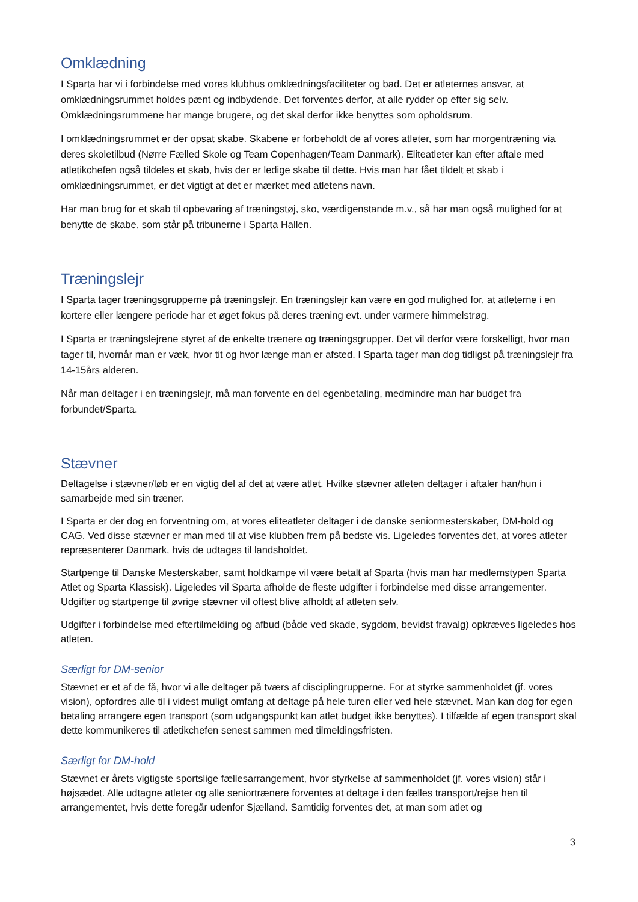Omklædning
I Sparta har vi i forbindelse med vores klubhus omklædningsfaciliteter og bad. Det er atleternes ansvar, at omklædningsrummet holdes pænt og indbydende. Det forventes derfor, at alle rydder op efter sig selv. Omklædningsrummene har mange brugere, og det skal derfor ikke benyttes som opholdsrum.
I omklædningsrummet er der opsat skabe. Skabene er forbeholdt de af vores atleter, som har morgentræning via deres skoletilbud (Nørre Fælled Skole og Team Copenhagen/Team Danmark). Eliteatleter kan efter aftale med atletikchefen også tildeles et skab, hvis der er ledige skabe til dette. Hvis man har fået tildelt et skab i omklædningsrummet, er det vigtigt at det er mærket med atletens navn.
Har man brug for et skab til opbevaring af træningstøj, sko, værdigenstande m.v., så har man også mulighed for at benytte de skabe, som står på tribunerne i Sparta Hallen.
Træningslejr
I Sparta tager træningsgrupperne på træningslejr. En træningslejr kan være en god mulighed for, at atleterne i en kortere eller længere periode har et øget fokus på deres træning evt. under varmere himmelstrøg.
I Sparta er træningslejrene styret af de enkelte trænere og træningsgrupper. Det vil derfor være forskelligt, hvor man tager til, hvornår man er væk, hvor tit og hvor længe man er afsted. I Sparta tager man dog tidligst på træningslejr fra 14-15års alderen.
Når man deltager i en træningslejr, må man forvente en del egenbetaling, medmindre man har budget fra forbundet/Sparta.
Stævner
Deltagelse i stævner/løb er en vigtig del af det at være atlet. Hvilke stævner atleten deltager i aftaler han/hun i samarbejde med sin træner.
I Sparta er der dog en forventning om, at vores eliteatleter deltager i de danske seniormesterskaber, DM-hold og CAG. Ved disse stævner er man med til at vise klubben frem på bedste vis. Ligeledes forventes det, at vores atleter repræsenterer Danmark, hvis de udtages til landsholdet.
Startpenge til Danske Mesterskaber, samt holdkampe vil være betalt af Sparta (hvis man har medlemstypen Sparta Atlet og Sparta Klassisk). Ligeledes vil Sparta afholde de fleste udgifter i forbindelse med disse arrangementer. Udgifter og startpenge til øvrige stævner vil oftest blive afholdt af atleten selv.
Udgifter i forbindelse med eftertilmelding og afbud (både ved skade, sygdom, bevidst fravalg) opkræves ligeledes hos atleten.
Særligt for DM-senior
Stævnet er et af de få, hvor vi alle deltager på tværs af disciplingrupperne. For at styrke sammenholdet (jf. vores vision), opfordres alle til i videst muligt omfang at deltage på hele turen eller ved hele stævnet. Man kan dog for egen betaling arrangere egen transport (som udgangspunkt kan atlet budget ikke benyttes). I tilfælde af egen transport skal dette kommunikeres til atletikchefen senest sammen med tilmeldingsfristen.
Særligt for DM-hold
Stævnet er årets vigtigste sportslige fællesarrangement, hvor styrkelse af sammenholdet (jf. vores vision) står i højsædet. Alle udtagne atleter og alle seniortrænere forventes at deltage i den fælles transport/rejse hen til arrangementet, hvis dette foregår udenfor Sjælland. Samtidig forventes det, at man som atlet og
3